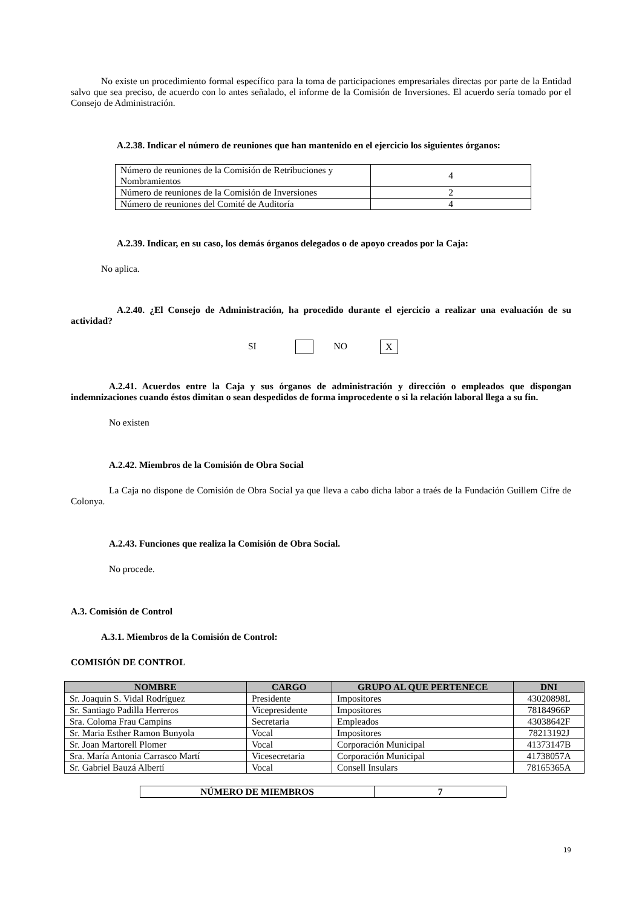No existe un procedimiento formal específico para la toma de participaciones empresariales directas por parte de la Entidad salvo que sea preciso, de acuerdo con lo antes señalado, el informe de la Comisión de Inversiones. El acuerdo sería tomado por el Consejo de Administración.
A.2.38. Indicar el número de reuniones que han mantenido en el ejercicio los siguientes órganos:
| Número de reuniones de la Comisión de Retribuciones y Nombramientos | 4 |
| Número de reuniones de la Comisión de Inversiones | 2 |
| Número de reuniones del Comité de Auditoría | 4 |
A.2.39. Indicar, en su caso, los demás órganos delegados o de apoyo creados por la Caja:
No aplica.
A.2.40. ¿El Consejo de Administración, ha procedido durante el ejercicio a realizar una evaluación de su actividad?
SI NO X
A.2.41. Acuerdos entre la Caja y sus órganos de administración y dirección o empleados que dispongan indemnizaciones cuando éstos dimitan o sean despedidos de forma improcedente o si la relación laboral llega a su fin.
No existen
A.2.42. Miembros de la Comisión de Obra Social
La Caja no dispone de Comisión de Obra Social ya que lleva a cabo dicha labor a traés de la Fundación Guillem Cifre de Colonya.
A.2.43. Funciones que realiza la Comisión de Obra Social.
No procede.
A.3. Comisión de Control
A.3.1. Miembros de la Comisión de Control:
COMISIÓN DE CONTROL
| NOMBRE | CARGO | GRUPO AL QUE PERTENECE | DNI |
| --- | --- | --- | --- |
| Sr. Joaquin S. Vidal Rodríguez | Presidente | Impositores | 43020898L |
| Sr. Santiago Padilla Herreros | Vicepresidente | Impositores | 78184966P |
| Sra. Coloma Frau Campins | Secretaria | Empleados | 43038642F |
| Sr. Maria Esther Ramon Bunyola | Vocal | Impositores | 78213192J |
| Sr. Joan Martorell Plomer | Vocal | Corporación Municipal | 41373147B |
| Sra. María Antonia Carrasco Martí | Vicesecretaria | Corporación Municipal | 41738057A |
| Sr. Gabriel Bauzá Albertí | Vocal | Consell Insulars | 78165365A |
| NÚMERO DE MIEMBROS | 7 |
| --- | --- |
19